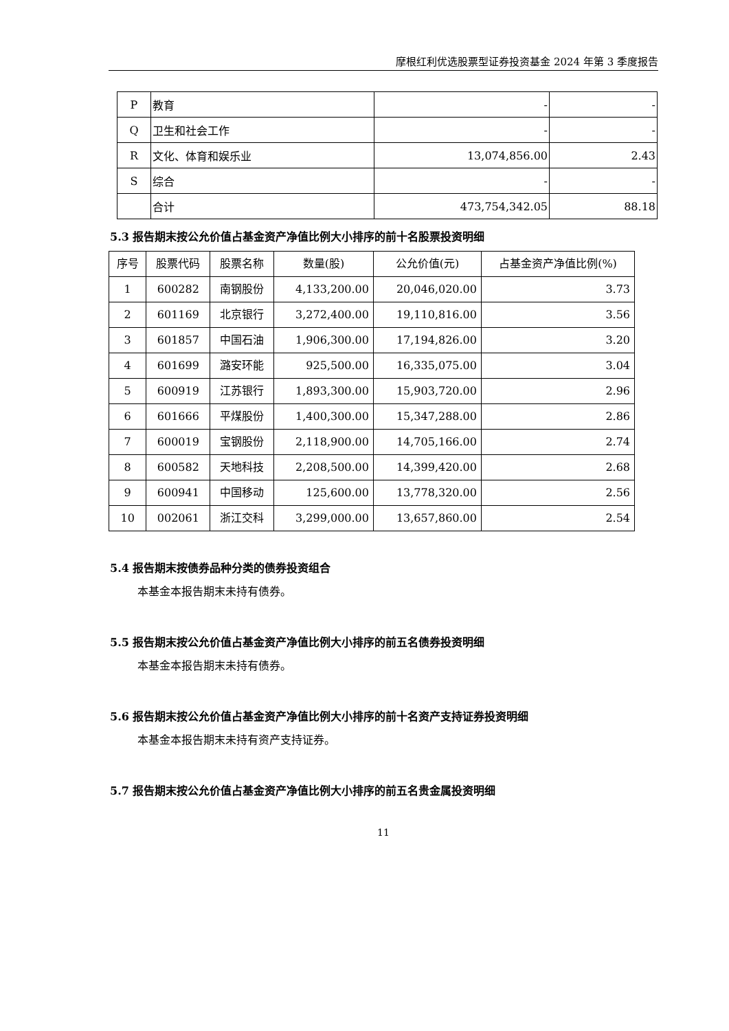摩根红利优选股票型证券投资基金 2024 年第 3 季度报告
| P | 教育 | - | - |
| Q | 卫生和社会工作 | - | - |
| R | 文化、体育和娱乐业 | 13,074,856.00 | 2.43 |
| S | 综合 | - | - |
| | 合计 | 473,754,342.05 | 88.18 |
5.3 报告期末按公允价值占基金资产净值比例大小排序的前十名股票投资明细
| 序号 | 股票代码 | 股票名称 | 数量(股) | 公允价值(元) | 占基金资产净值比例(%) |
| --- | --- | --- | --- | --- | --- |
| 1 | 600282 | 南钢股份 | 4,133,200.00 | 20,046,020.00 | 3.73 |
| 2 | 601169 | 北京银行 | 3,272,400.00 | 19,110,816.00 | 3.56 |
| 3 | 601857 | 中国石油 | 1,906,300.00 | 17,194,826.00 | 3.20 |
| 4 | 601699 | 潞安环能 | 925,500.00 | 16,335,075.00 | 3.04 |
| 5 | 600919 | 江苏银行 | 1,893,300.00 | 15,903,720.00 | 2.96 |
| 6 | 601666 | 平煤股份 | 1,400,300.00 | 15,347,288.00 | 2.86 |
| 7 | 600019 | 宝钢股份 | 2,118,900.00 | 14,705,166.00 | 2.74 |
| 8 | 600582 | 天地科技 | 2,208,500.00 | 14,399,420.00 | 2.68 |
| 9 | 600941 | 中国移动 | 125,600.00 | 13,778,320.00 | 2.56 |
| 10 | 002061 | 浙江交科 | 3,299,000.00 | 13,657,860.00 | 2.54 |
5.4 报告期末按债券品种分类的债券投资组合
本基金本报告期末未持有债券。
5.5 报告期末按公允价值占基金资产净值比例大小排序的前五名债券投资明细
本基金本报告期末未持有债券。
5.6 报告期末按公允价值占基金资产净值比例大小排序的前十名资产支持证券投资明细
本基金本报告期末未持有资产支持证券。
5.7 报告期末按公允价值占基金资产净值比例大小排序的前五名贵金属投资明细
11